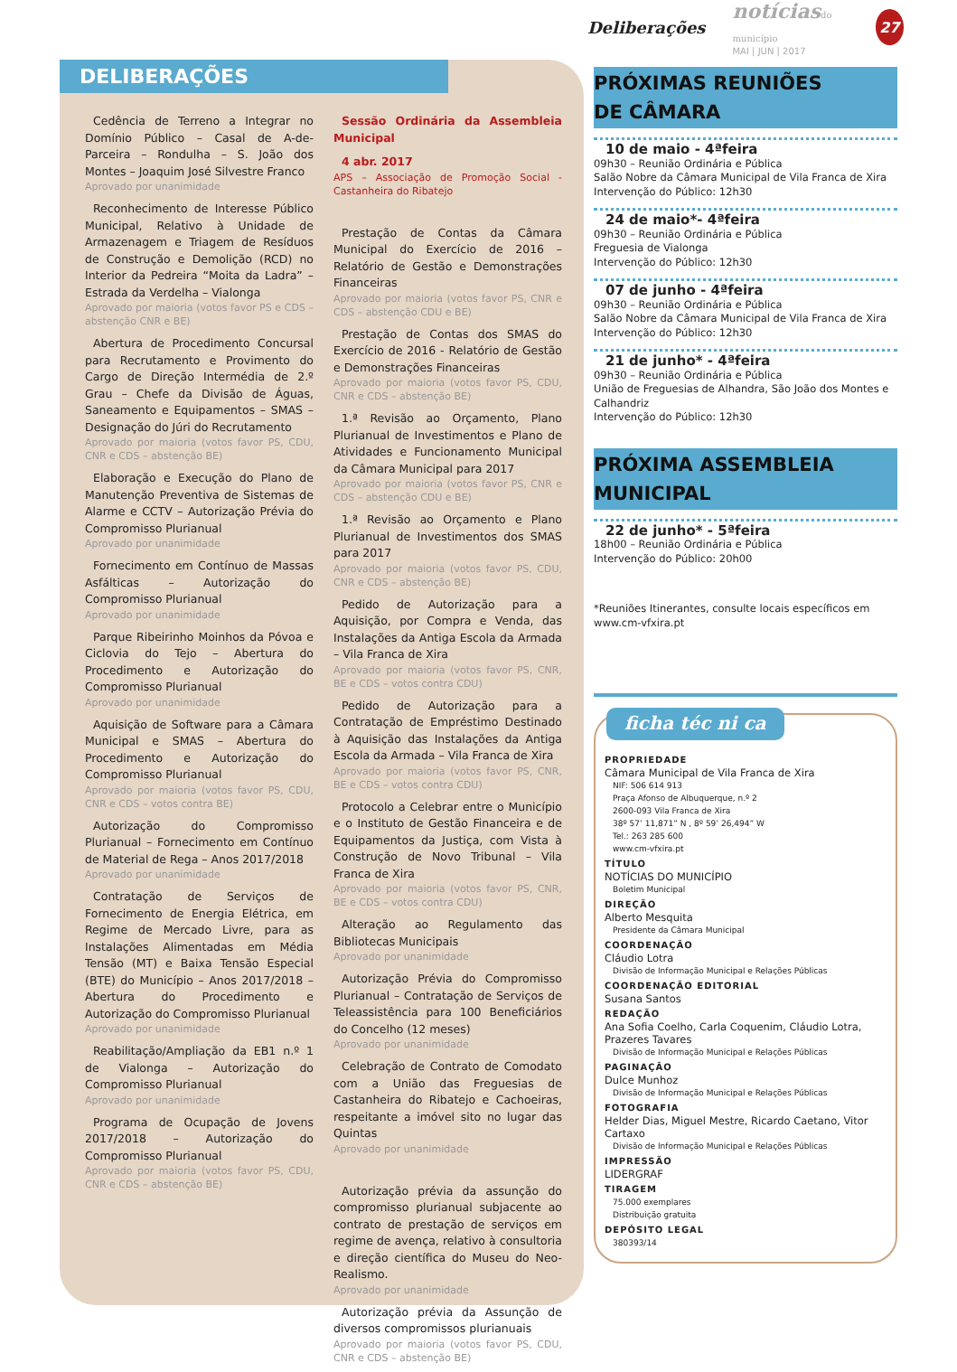Deliberações
notíciasdo município
MAI | JUN | 2017
27
DELIBERAÇÕES
Cedência de Terreno a Integrar no Domínio Público – Casal de A-de-Parceira – Rondulha – S. João dos Montes – Joaquim José Silvestre Franco
Aprovado por unanimidade
Reconhecimento de Interesse Público Municipal, Relativo à Unidade de Armazenagem e Triagem de Resíduos de Construção e Demolição (RCD) no Interior da Pedreira “Moita da Ladra” – Estrada da Verdelha – Vialonga
Aprovado por maioria (votos favor PS e CDS – abstenção CNR e BE)
Abertura de Procedimento Concursal para Recrutamento e Provimento do Cargo de Direção Intermédia de 2.º Grau – Chefe da Divisão de Águas, Saneamento e Equipamentos – SMAS – Designação do Júri do Recrutamento
Aprovado por maioria (votos favor PS, CDU, CNR e CDS – abstenção BE)
Elaboração e Execução do Plano de Manutenção Preventiva de Sistemas de Alarme e CCTV – Autorização Prévia do Compromisso Plurianual
Aprovado por unanimidade
Fornecimento em Contínuo de Massas Asfálticas – Autorização do Compromisso Plurianual
Aprovado por unanimidade
Parque Ribeirinho Moinhos da Póvoa e Ciclovia do Tejo – Abertura do Procedimento e Autorização do Compromisso Plurianual
Aprovado por unanimidade
Aquisição de Software para a Câmara Municipal e SMAS – Abertura do Procedimento e Autorização do Compromisso Plurianual
Aprovado por maioria (votos favor PS, CDU, CNR e CDS – votos contra BE)
Autorização do Compromisso Plurianual – Fornecimento em Contínuo de Material de Rega – Anos 2017/2018
Aprovado por unanimidade
Contratação de Serviços de Fornecimento de Energia Elétrica, em Regime de Mercado Livre, para as Instalações Alimentadas em Média Tensão (MT) e Baixa Tensão Especial (BTE) do Município – Anos 2017/2018 – Abertura do Procedimento e Autorização do Compromisso Plurianual
Aprovado por unanimidade
Reabilitação/Ampliação da EB1 n.º 1 de Vialonga – Autorização do Compromisso Plurianual
Aprovado por unanimidade
Programa de Ocupação de Jovens 2017/2018 – Autorização do Compromisso Plurianual
Aprovado por maioria (votos favor PS, CDU, CNR e CDS – abstenção BE)
Sessão Ordinária da Assembleia Municipal
4 abr. 2017
APS – Associação de Promoção Social - Castanheira do Ribatejo
Prestação de Contas da Câmara Municipal do Exercício de 2016 – Relatório de Gestão e Demonstrações Financeiras
Aprovado por maioria (votos favor PS, CNR e CDS – abstenção CDU e BE)
Prestação de Contas dos SMAS do Exercício de 2016 - Relatório de Gestão e Demonstrações Financeiras
Aprovado por maioria (votos favor PS, CDU, CNR e CDS – abstenção BE)
1.ª Revisão ao Orçamento, Plano Plurianual de Investimentos e Plano de Atividades e Funcionamento Municipal da Câmara Municipal para 2017
Aprovado por maioria (votos favor PS, CNR e CDS – abstenção CDU e BE)
1.ª Revisão ao Orçamento e Plano Plurianual de Investimentos dos SMAS para 2017
Aprovado por maioria (votos favor PS, CDU, CNR e CDS – abstenção BE)
Pedido de Autorização para a Aquisição, por Compra e Venda, das Instalações da Antiga Escola da Armada – Vila Franca de Xira
Aprovado por maioria (votos favor PS, CNR, BE e CDS – votos contra CDU)
Pedido de Autorização para a Contratação de Empréstimo Destinado à Aquisição das Instalações da Antiga Escola da Armada – Vila Franca de Xira
Aprovado por maioria (votos favor PS, CNR, BE e CDS – votos contra CDU)
Protocolo a Celebrar entre o Município e o Instituto de Gestão Financeira e de Equipamentos da Justiça, com Vista à Construção de Novo Tribunal – Vila Franca de Xira
Aprovado por maioria (votos favor PS, CNR, BE e CDS – votos contra CDU)
Alteração ao Regulamento das Bibliotecas Municipais
Aprovado por unanimidade
Autorização Prévia do Compromisso Plurianual – Contratação de Serviços de Teleassistência para 100 Beneficiários do Concelho (12 meses)
Aprovado por unanimidade
Celebração de Contrato de Comodato com a União das Freguesias de Castanheira do Ribatejo e Cachoeiras, respeitante a imóvel sito no lugar das Quintas
Aprovado por unanimidade
Autorização prévia da assunção do compromisso plurianual subjacente ao contrato de prestação de serviços em regime de avença, relativo à consultoria e direção científica do Museu do Neo-Realismo.
Aprovado por unanimidade
Autorização prévia da Assunção de diversos compromissos plurianuais
Aprovado por maioria (votos favor PS, CDU, CNR e CDS – abstenção BE)
PRÓXIMAS REUNIÕES
DE CÂMARA
10 de maio - 4ªfeira
09h30 – Reunião Ordinária e Pública
Salão Nobre da Câmara Municipal de Vila Franca de Xira
Intervenção do Público: 12h30
24 de maio*- 4ªfeira
09h30 – Reunião Ordinária e Pública
Freguesia de Vialonga
Intervenção do Público: 12h30
07 de junho - 4ªfeira
09h30 – Reunião Ordinária e Pública
Salão Nobre da Câmara Municipal de Vila Franca de Xira
Intervenção do Público: 12h30
21 de junho* - 4ªfeira
09h30 – Reunião Ordinária e Pública
União de Freguesias de Alhandra, São João dos Montes e Calhandriz
Intervenção do Público: 12h30
PRÓXIMA ASSEMBLEIA
MUNICIPAL
22 de junho* - 5ªfeira
18h00 – Reunião Ordinária e Pública
Intervenção do Público: 20h00
*Reuniões Itinerantes, consulte locais específicos em www.cm-vfxira.pt
ficha téc ni ca
PROPRIEDADE
Câmara Municipal de Vila Franca de Xira
NIF: 506 614 913
Praça Afonso de Albuquerque, n.º 2
2600-093 Vila Franca de Xira
38º 57’ 11,871” N , 8º 59’ 26,494” W
Tel.: 263 285 600
www.cm-vfxira.pt
TÍTULO
NOTÍCIAS DO MUNICÍPIO
Boletim Municipal
DIREÇÃO
Alberto Mesquita
Presidente da Câmara Municipal
COORDENAÇÃO
Cláudio Lotra
Divisão de Informação Municipal e Relações Públicas
COORDENAÇÃO EDITORIAL
Susana Santos
REDAÇÃO
Ana Sofia Coelho, Carla Coquenim, Cláudio Lotra, Prazeres Tavares
Divisão de Informação Municipal e Relações Públicas
PAGINAÇÃO
Dulce Munhoz
Divisão de Informação Municipal e Relações Públicas
FOTOGRAFIA
Helder Dias, Miguel Mestre, Ricardo Caetano, Vitor Cartaxo
Divisão de Informação Municipal e Relações Públicas
IMPRESSÃO
LIDERGRAF
TIRAGEM
75.000 exemplares
Distribuição gratuita
DEPÓSITO LEGAL
380393/14